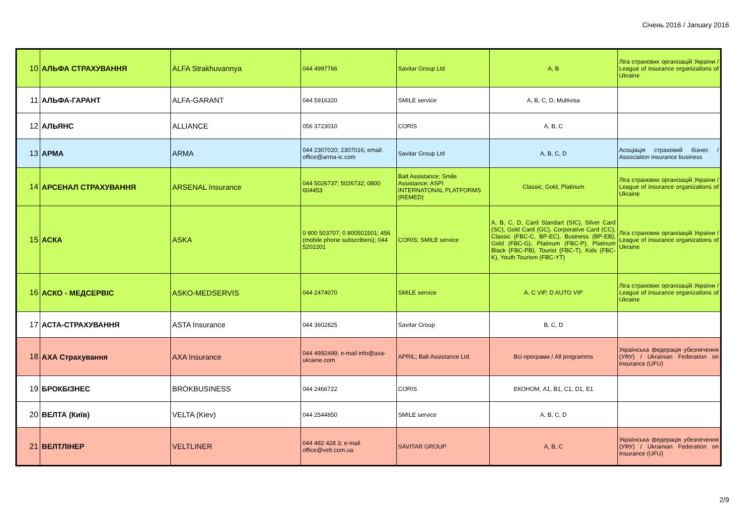Січень 2016 / January 2016
| 10 | АЛЬФА СТРАХУВАННЯ | ALFA Strakhuvannya | 044 4997766 | Savitar Group Ltd | A, B | Ліга страхових організацій України / League of insurance organizations of Ukraine |
| 11 | АЛЬФА-ГАРАНТ | ALFA-GARANT | 044 5916320 | SMILE service | A, B, C, D, Multivisa | |
| 12 | АЛЬЯНС | ALLIANCE | 056 3723010 | CORIS | A, B, C | |
| 13 | АРМА | ARMA | 044 2307020; 2307016; email: office@arma-ic.com | Savitar Group Ltd | A, B, C, D | Асоціація страховий бізнес / Association insurance business |
| 14 | АРСЕНАЛ СТРАХУВАННЯ | ARSENAL Insurance | 044 5026737; 5026732; 0800 604453 | Balt Assistance; Smile Assistance; ASPI INTERNATONAL PLATFORMS (REMED) | Classic, Gold, Platinum | Ліга страхових організацій України / League of insurance organizations of Ukraine |
| 15 | АСКА | ASKA | 0 800 503707; 0 800501501; 456 (mobile phone subscribers); 044 5202201 | CORIS; SMILE service | A, B, C, D, Card Standart (StC), Silver Card (SC), Gold Card (GC), Corporative Card (CC), Classic (FBC-C, BP-EC), Business (BP-EB), Gold (FBC-G), Platinum (FBC-P), Platinum Black (FBC-PB), Tourist (FBC-T), Kids (FBC-K), Youth Tourism (FBC-YT) | Ліга страхових організацій України / League of insurance organizations of Ukraine |
| 16 | АСКО - МЕДСЕРВІС | ASKO-MEDSERVIS | 044 2474070 | SMILE service | A, C VIP, D AUTO VIP | Ліга страхових організацій України / League of insurance organizations of Ukraine |
| 17 | АСТА-СТРАХУВАННЯ | ASTA Insurance | 044 3602825 | Savitar Group | B, C, D | |
| 18 | АХА Страхування | AXA Insurance | 044 4992499; e-mail info@axa-ukraine.com | APRIL; Balt Assistance Ltd. | Всі програми / All programms | Українська федерація убезпечення (УФУ) / Ukrainian Federation on Insurance (UFU) |
| 19 | БРОКБІЗНЕС | BROKBUSINESS | 044 2466722 | CORIS | ЕКОНОМ, A1, B1, C1, D1, E1 | |
| 20 | ВЕЛТА (Київ) | VELTA (Kiev) | 044 2544850 | SMILE service | A, B, C, D | |
| 21 | ВЕЛТЛІНЕР | VELTLINER | 044 482 428 3; e-mail office@velt.com.ua | SAVITAR GROUP | A, B, C | Українська федерація убезпечення (УФУ) / Ukrainian Federation on Insurance (UFU) |
2/9